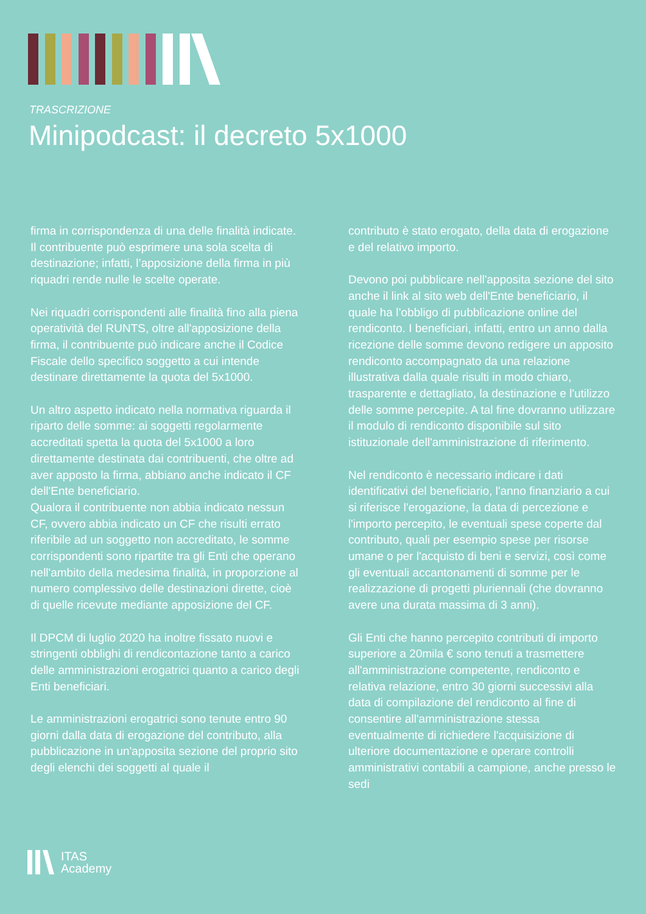TRASCRIZIONE
Minipodcast: il decreto 5x1000
firma in corrispondenza di una delle finalità indicate. Il contribuente può esprimere una sola scelta di destinazione; infatti, l’apposizione della firma in più riquadri rende nulle le scelte operate.
Nei riquadri corrispondenti alle finalità fino alla piena operatività del RUNTS, oltre all'apposizione della firma, il contribuente può indicare anche il Codice Fiscale dello specifico soggetto a cui intende destinare direttamente la quota del 5x1000.
Un altro aspetto indicato nella normativa riguarda il riparto delle somme: ai soggetti regolarmente accreditati spetta la quota del 5x1000 a loro direttamente destinata dai contribuenti, che oltre ad aver apposto la firma, abbiano anche indicato il CF dell'Ente beneficiario.
Qualora il contribuente non abbia indicato nessun CF, ovvero abbia indicato un CF che risulti errato riferibile ad un soggetto non accreditato, le somme corrispondenti sono ripartite tra gli Enti che operano nell'ambito della medesima finalità, in proporzione al numero complessivo delle destinazioni dirette, cioè di quelle ricevute mediante apposizione del CF.
Il DPCM di luglio 2020 ha inoltre fissato nuovi e stringenti obblighi di rendicontazione tanto a carico delle amministrazioni erogatrici quanto a carico degli Enti beneficiari.
Le amministrazioni erogatrici sono tenute entro 90 giorni dalla data di erogazione del contributo, alla pubblicazione in un'apposita sezione del proprio sito degli elenchi dei soggetti al quale il
contributo è stato erogato, della data di erogazione e del relativo importo.
Devono poi pubblicare nell'apposita sezione del sito anche il link al sito web dell'Ente beneficiario, il quale ha l’obbligo di pubblicazione online del rendiconto. I beneficiari, infatti, entro un anno dalla ricezione delle somme devono redigere un apposito rendiconto accompagnato da una relazione illustrativa dalla quale risulti in modo chiaro, trasparente e dettagliato, la destinazione e l'utilizzo delle somme percepite. A tal fine dovranno utilizzare il modulo di rendiconto disponibile sul sito istituzionale dell'amministrazione di riferimento.
Nel rendiconto è necessario indicare i dati identificativi del beneficiario, l'anno finanziario a cui si riferisce l'erogazione, la data di percezione e l'importo percepito, le eventuali spese coperte dal contributo, quali per esempio spese per risorse umane o per l'acquisto di beni e servizi, così come gli eventuali accantonamenti di somme per le realizzazione di progetti pluriennali (che dovranno avere una durata massima di 3 anni).
Gli Enti che hanno percepito contributi di importo superiore a 20mila € sono tenuti a trasmettere all'amministrazione competente, rendiconto e relativa relazione, entro 30 giorni successivi alla data di compilazione del rendiconto al fine di consentire all'amministrazione stessa eventualmente di richiedere l'acquisizione di ulteriore documentazione e operare controlli amministrativi contabili a campione, anche presso le sedi
ITAS
Academy